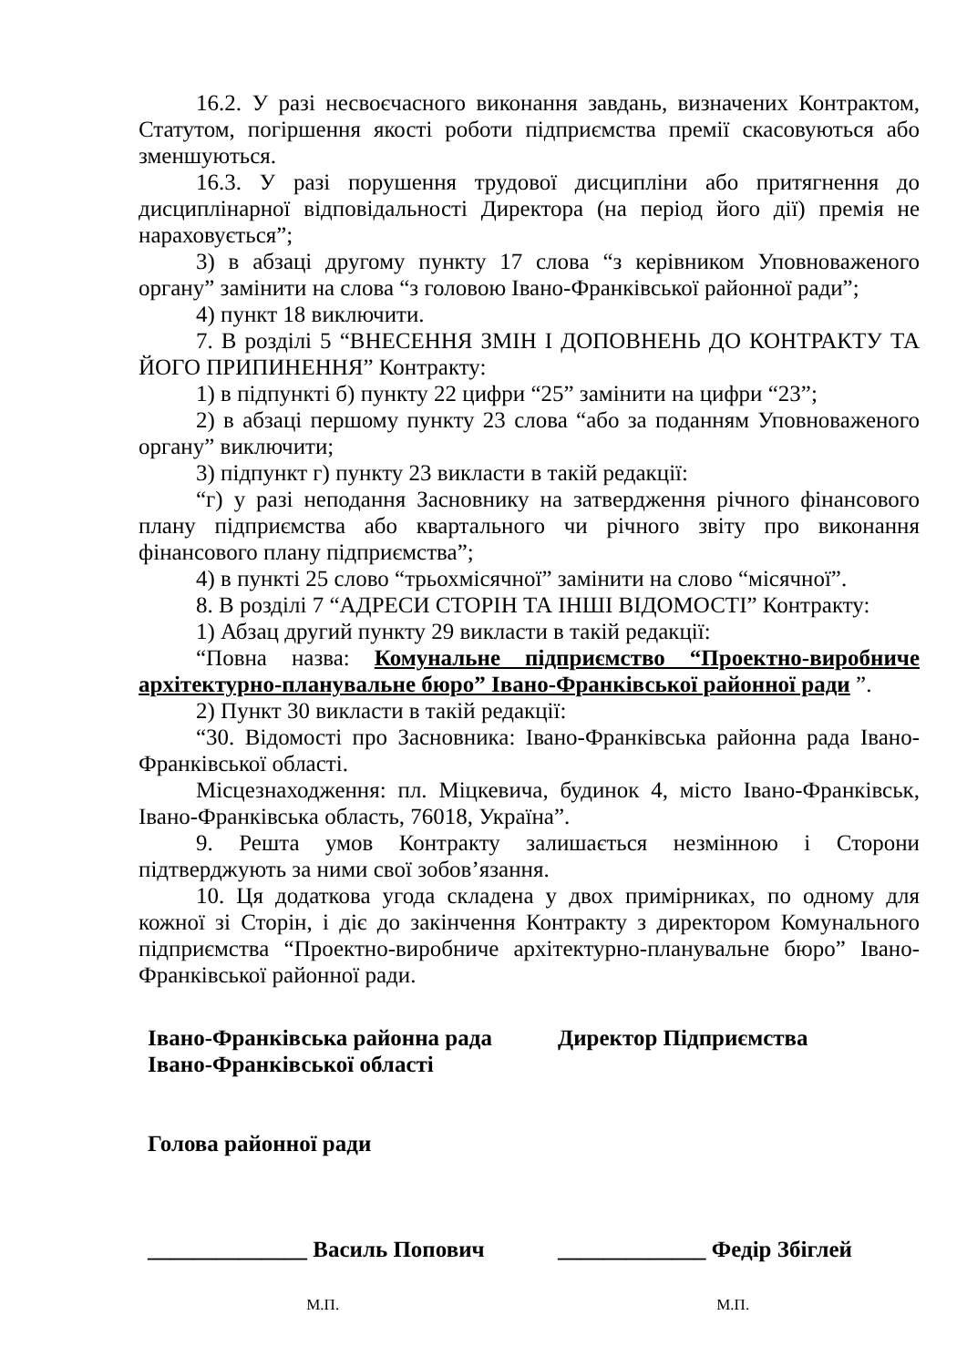16.2. У разі несвоєчасного виконання завдань, визначених Контрактом, Статутом, погіршення якості роботи підприємства премії скасовуються або зменшуються.
16.3. У разі порушення трудової дисципліни або притягнення до дисциплінарної відповідальності Директора (на період його дії) премія не нараховується”;
3) в абзаці другому пункту 17 слова “з керівником Уповноваженого органу” замінити на слова “з головою Івано-Франківської районної ради”;
4) пункт 18 виключити.
7. В розділі 5 “ВНЕСЕННЯ ЗМІН І ДОПОВНЕНЬ ДО КОНТРАКТУ ТА ЙОГО ПРИПИНЕННЯ” Контракту:
1) в підпункті б) пункту 22 цифри “25” замінити на цифри “23”;
2) в абзаці першому пункту 23 слова “або за поданням Уповноваженого органу” виключити;
3) підпункт г) пункту 23 викласти в такій редакції:
“г) у разі неподання Засновнику на затвердження річного фінансового плану підприємства або квартального чи річного звіту про виконання фінансового плану підприємства”;
4) в пункті 25 слово “трьохмісячної” замінити на слово “місячної”.
8. В розділі 7 “АДРЕСИ СТОРІН ТА ІНШІ ВІДОМОСТІ” Контракту:
1) Абзац другий пункту 29 викласти в такій редакції:
“Повна назва: Комунальне підприємство “Проектно-виробниче архітектурно-планувальне бюро” Івано-Франківської районної ради ”.
2) Пункт 30 викласти в такій редакції:
“30. Відомості про Засновника: Івано-Франківська районна рада Івано-Франківської області.
Місцезнаходження: пл. Міцкевича, будинок 4, місто Івано-Франківськ, Івано-Франківська область, 76018, Україна”.
9. Решта умов Контракту залишається незмінною і Сторони підтверджують за ними свої зобов’язання.
10. Ця додаткова угода складена у двох примірниках, по одному для кожної зі Сторін, і діє до закінчення Контракту з директором Комунального підприємства “Проектно-виробниче архітектурно-планувальне бюро” Івано-Франківської районної ради.
Івано-Франківська районна рада
Івано-Франківської області
Голова районної ради
______________ Василь Попович
М.П.
Директор Підприємства
_____________ Федір Збіглей
М.П.